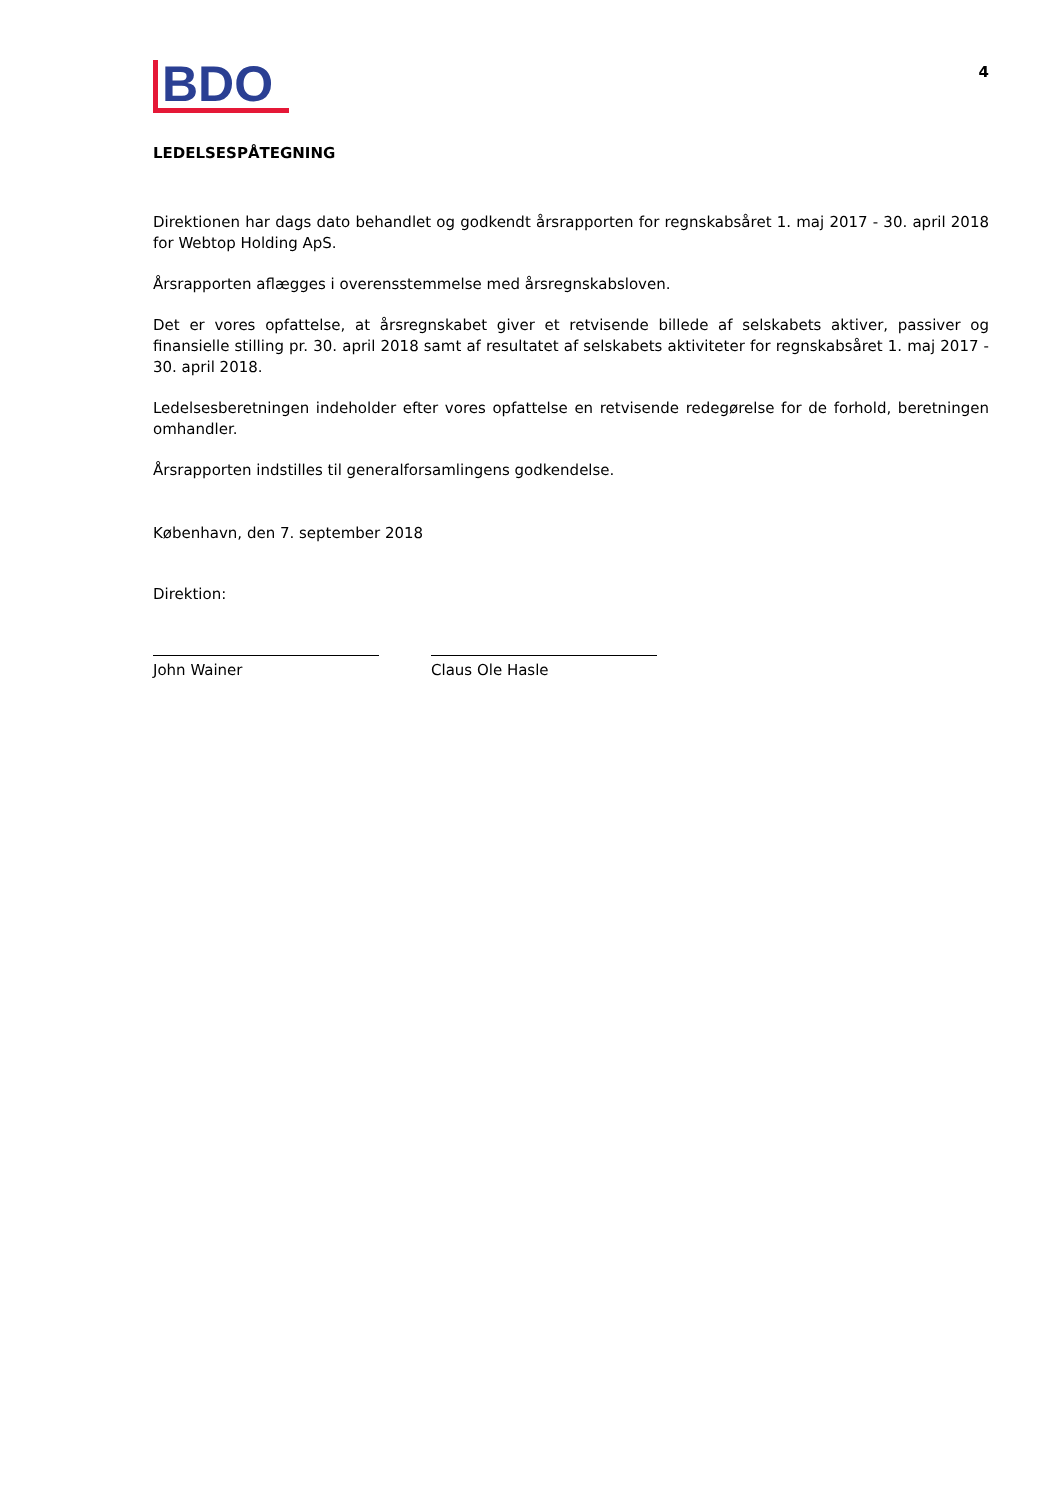BDO
4
LEDELSESPÅTEGNING
Direktionen har dags dato behandlet og godkendt årsrapporten for regnskabsåret 1. maj 2017 - 30. april 2018 for Webtop Holding ApS.
Årsrapporten aflægges i overensstemmelse med årsregnskabsloven.
Det er vores opfattelse, at årsregnskabet giver et retvisende billede af selskabets aktiver, passiver og finansielle stilling pr. 30. april 2018 samt af resultatet af selskabets aktiviteter for regnskabsåret 1. maj 2017 - 30. april 2018.
Ledelsesberetningen indeholder efter vores opfattelse en retvisende redegørelse for de forhold, beretningen omhandler.
Årsrapporten indstilles til generalforsamlingens godkendelse.
København, den 7. september 2018
Direktion:
John Wainer Claus Ole Hasle